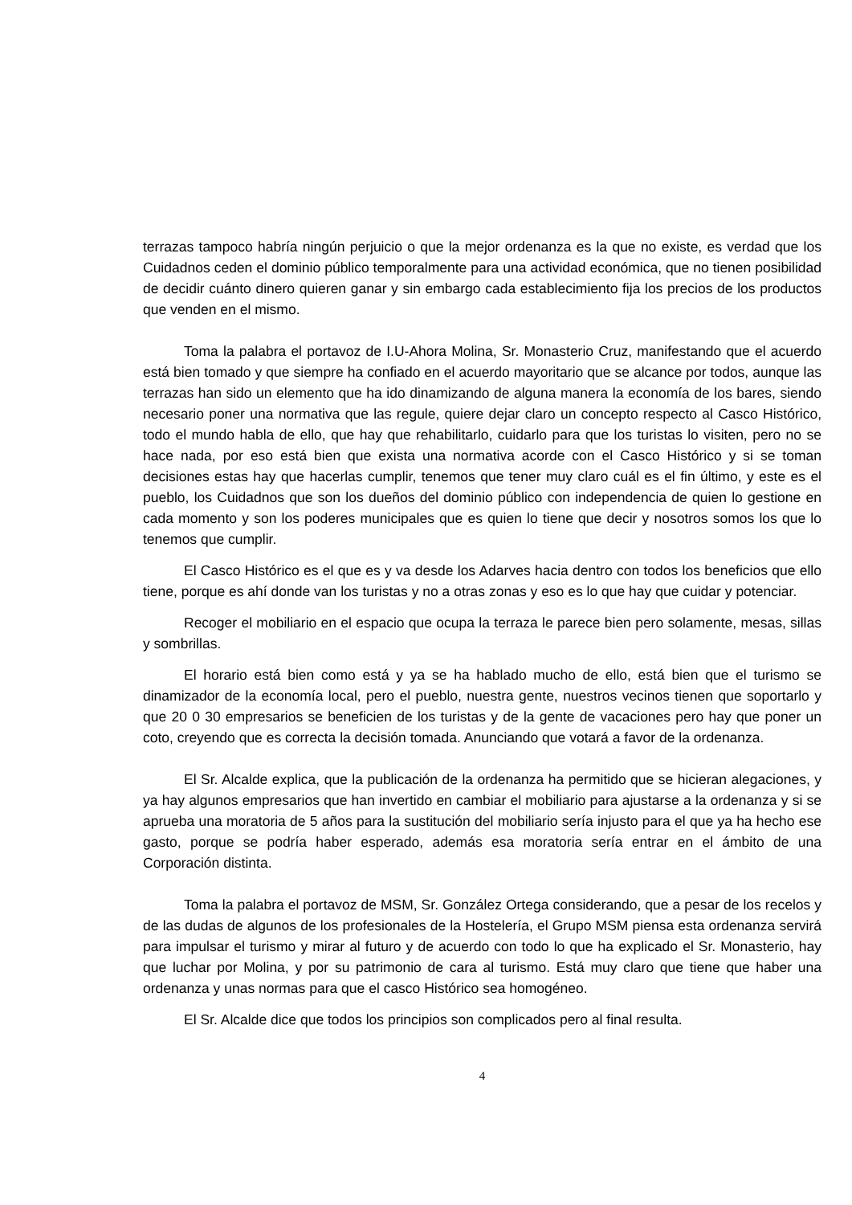terrazas tampoco habría ningún perjuicio o que la mejor ordenanza es la que no existe, es verdad que los Cuidadnos ceden el dominio público temporalmente para una actividad económica, que no tienen posibilidad de decidir cuánto dinero quieren ganar y sin embargo cada establecimiento fija los precios de los productos que venden en el mismo.
Toma la palabra el portavoz de I.U-Ahora Molina, Sr. Monasterio Cruz, manifestando que el acuerdo está bien tomado y que siempre ha confiado en el acuerdo mayoritario que se alcance por todos, aunque las terrazas han sido un elemento que ha ido dinamizando de alguna manera la economía de los bares, siendo necesario poner una normativa que las regule, quiere dejar claro un concepto respecto al Casco Histórico, todo el mundo habla de ello, que hay que rehabilitarlo, cuidarlo para que los turistas lo visiten, pero no se hace nada, por eso está bien que exista una normativa acorde con el Casco Histórico y si se toman decisiones estas hay que hacerlas cumplir, tenemos que tener muy claro cuál es el fin último, y este es el pueblo, los Cuidadnos que son los dueños del dominio público con independencia de quien lo gestione en cada momento y son los poderes municipales que es quien lo tiene que decir y nosotros somos los que lo tenemos que cumplir.
El Casco Histórico es el que es y va desde los Adarves hacia dentro con todos los beneficios que ello tiene, porque es ahí donde van los turistas y no a otras zonas y eso es lo que hay que cuidar y potenciar.
Recoger el mobiliario en el espacio que ocupa la terraza le parece bien pero solamente, mesas, sillas y sombrillas.
El horario está bien como está y ya se ha hablado mucho de ello, está bien que el turismo se dinamizador de la economía local, pero el pueblo, nuestra gente, nuestros vecinos tienen que soportarlo y que 20 0 30 empresarios se beneficien de los turistas y de la gente de vacaciones pero hay que poner un coto, creyendo que es correcta la decisión tomada. Anunciando que votará a favor de la ordenanza.
El Sr. Alcalde explica, que la publicación de la ordenanza ha permitido que se hicieran alegaciones, y ya hay algunos empresarios que han invertido en cambiar el mobiliario para ajustarse a la ordenanza y si se aprueba una moratoria de 5 años para la sustitución del mobiliario sería injusto para el que ya ha hecho ese gasto, porque se podría haber esperado, además esa moratoria sería entrar en el ámbito de una Corporación distinta.
Toma la palabra el portavoz de MSM, Sr. González Ortega considerando, que a pesar de los recelos y de las dudas de algunos de los profesionales de la Hostelería, el Grupo MSM piensa esta ordenanza servirá para impulsar el turismo y mirar al futuro y de acuerdo con todo lo que ha explicado el Sr. Monasterio, hay que luchar por Molina, y por su patrimonio de cara al turismo. Está muy claro que tiene que haber una ordenanza y unas normas para que el casco Histórico sea homogéneo.
El Sr. Alcalde dice que todos los principios son complicados pero al final resulta.
4